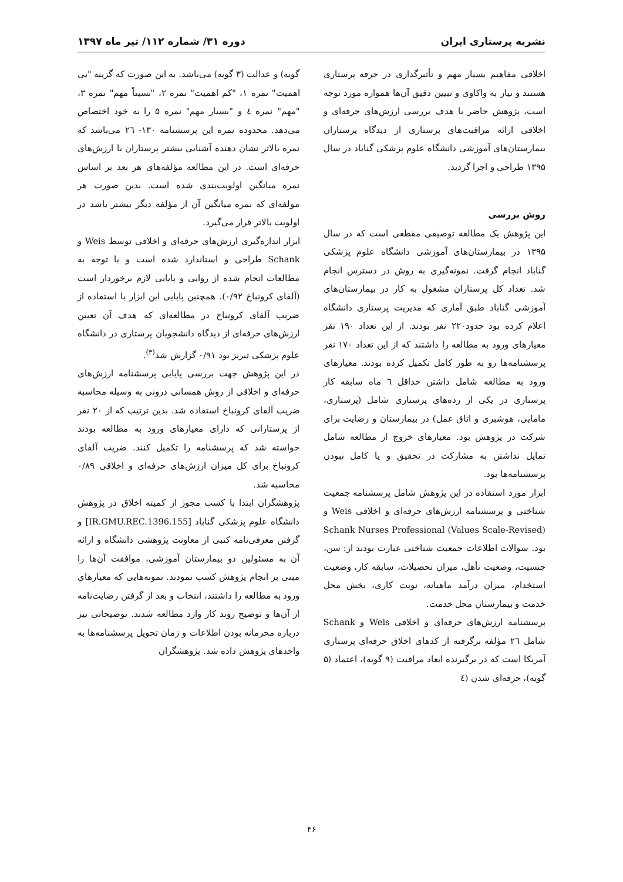نشریه پرستاری ایران دوره ۳۱/ شماره ۱۱۲/ تیر ماه ۱۳۹۷
اخلاقی مفاهیم بسیار مهم و تأثیرگذاری در حرفه پرستاری هستند و نیاز به واکاوی و تبیین دقیق آن‌ها همواره مورد توجه است، پژوهش حاضر با هدف بررسی ارزش‌های حرفه‌ای و اخلاقی ارائه مراقبت‌های پرستاری از دیدگاه پرستاران بیمارستان‌های آموزشی دانشگاه علوم پزشکی گناباد در سال ۱۳۹۵ طراحی و اجرا گردید.
روش بررسی
این پژوهش یک مطالعه توصیفی مقطعی است که در سال ۱۳۹۵ در بیمارستان‌های آموزشی دانشگاه علوم پزشکی گناباد انجام گرفت. نمونه‌گیری به روش در دسترس انجام شد. تعداد کل پرستاران مشغول به کار در بیمارستان‌های آموزشی گناباد طبق آماری که مدیریت پرستاری دانشگاه اعلام کرده بود حدود۲۲۰ نفر بودند. از این تعداد ۱۹۰ نفر معیارهای ورود به مطالعه را داشتند که از این تعداد ۱۷۰ نفر پرسشنامه‌ها رو به طور کامل تکمیل کرده بودند. معیارهای ورود به مطالعه شامل داشتن حداقل ٦ ماه سابقه کار پرستاری در یکی از رده‌های پرستاری شامل (پرستاری، مامایی، هوشبری و اتاق عمل) در بیمارستان و رضایت برای شرکت در پژوهش بود. معیارهای خروج از مطالعه شامل تمایل نداشتن به مشارکت در تحقیق و یا کامل نبودن پرسشنامه‌ها بود.
ابزار مورد استفاده در این پژوهش شامل پرسشنامه جمعیت شناختی و پرسشنامه ارزش‌های حرفه‌ای و اخلاقی Weis و Schank Nurses Professional (Values Scale-Revised) بود. سوالات اطلاعات جمعیت شناختی عبارت بودند از: سن، جنسیت، وضعیت تأهل، میزان تحصیلات، سابقه کار، وضعیت استخدام، میزان درآمد ماهیانه، نوبت کاری، بخش محل خدمت و بیمارستان محل خدمت.
پرسشنامه ارزش‌های حرفه‌ای و اخلاقی Weis و Schank شامل ٢٦ مؤلفه برگرفته از کدهای اخلاق حرفه‌ای پرستاری آمریکا است که در برگیرنده ابعاد مراقبت (۹ گویه)، اعتماد (۵ گویه)، حرفه‌ای شدن (٤
گویه) و عدالت (۳ گویه) می‌باشد. به این صورت که گزینه "بی اهمیت" نمره ۱، "کم اهمیت" نمره ۲، "نسبتاً مهم" نمره ۳، "مهم" نمره ٤ و "بسیار مهم" نمره ۵ را به خود اختصاص می‌دهد. محدوده نمره این پرسشنامه ۱۳۰- ٢٦ می‌باشد که نمره بالاتر نشان دهنده آشنایی بیشتر پرستاران با ارزش‌های حرفه‌ای است. در این مطالعه مؤلفه‌های هر بعد بر اساس نمره میانگین اولویت‌بندی شده است. بدین صورت هر مولفه‌ای که نمره میانگین آن از مؤلفه دیگر بیشتر باشد در اولویت بالاتر قرار می‌گیرد.
ابزار اندازه‌گیری ارزش‌های حرفه‌ای و اخلاقی توسط Weis و Schank طراحی و استاندارد شده است و با توجه به مطالعات انجام شده از روایی و پایایی لازم برخوردار است (آلفای کرونباخ ۰/۹۲). همچنین پایایی این ابزار با استفاده از ضریب آلفای کرونباخ در مطالعه‌ای که هدف آن تعیین ارزش‌های حرفه‌ای از دیدگاه دانشجویان پرستاری در دانشگاه علوم پزشکی تبریز بود ۰/۹۱ گزارش شد<sup>(۳)</sup>.
در این پژوهش جهت بررسی پایایی پرسشنامه ارزش‌های حرفه‌ای و اخلاقی از روش همسانی درونی به وسیله محاسبه ضریب آلفای کرونباخ استفاده شد. بدین ترتیب که از ۲۰ نفر از پرستارانی که دارای معیارهای ورود به مطالعه بودند خواسته شد که پرسشنامه را تکمیل کنند. ضریب آلفای کرونباخ برای کل میزان ارزش‌های حرفه‌ای و اخلاقی ۰/۸۹ محاسبه شد.
پژوهشگران ابتدا با کسب مجوز از کمیته اخلاق در پژوهش دانشگاه علوم پزشکی گناباد [IR.GMU.REC.1396.155] و گرفتن معرفی‌نامه کتبی از معاونت پژوهشی دانشگاه و ارائه آن به مسئولین دو بیمارستان آموزشی، موافقت آن‌ها را مبنی بر انجام پژوهش کسب نمودند. نمونه‌هایی که معیارهای ورود به مطالعه را داشتند، انتخاب و بعد از گرفتن رضایت‌نامه از آن‌ها و توضیح روند کار وارد مطالعه شدند. توضیحاتی نیز درباره محرمانه بودن اطلاعات و زمان تحویل پرسشنامه‌ها به واحدهای پژوهش داده شد. پژوهشگران
۴۶